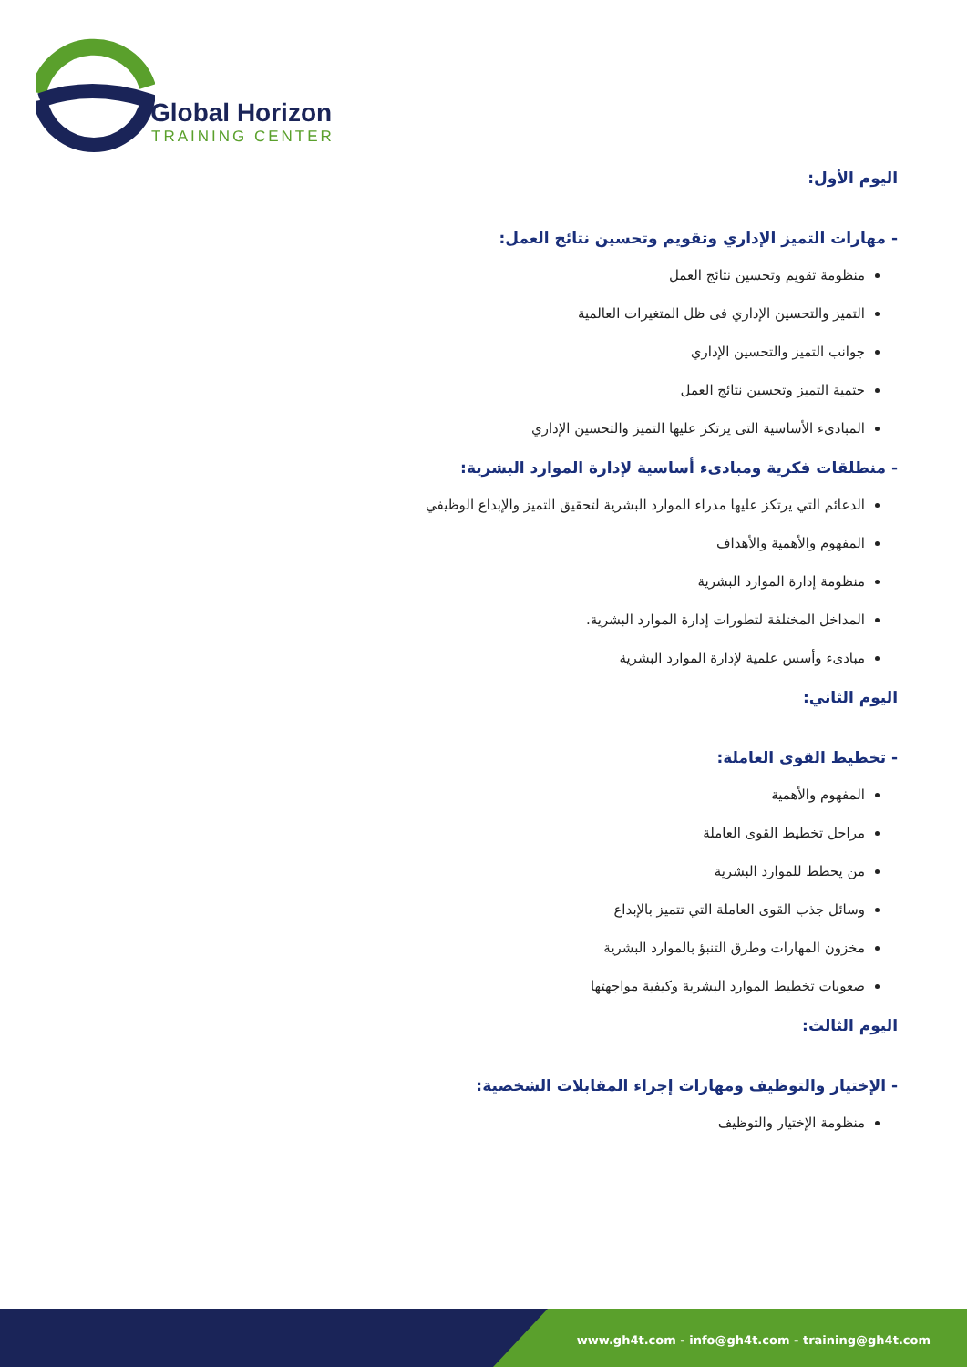Global Horizon
TRAINING CENTER
اليوم الأول:
- مهارات التميز الإداري وتقويم وتحسين نتائج العمل:
منظومة تقويم وتحسين نتائج العمل
التميز والتحسين الإداري فى ظل المتغيرات العالمية
جوانب التميز والتحسين الإداري
حتمية التميز وتحسين نتائج العمل
المبادىء الأساسية التى يرتكز عليها التميز والتحسين الإداري
- منطلقات فكرية ومبادىء أساسية لإدارة الموارد البشرية:
الدعائم التي يرتكز عليها مدراء الموارد البشرية لتحقيق التميز والإبداع الوظيفي
المفهوم والأهمية والأهداف
منظومة إدارة الموارد البشرية
المداخل المختلفة لتطورات إدارة الموارد البشرية.
مبادىء وأسس علمية لإدارة الموارد البشرية
اليوم الثاني:
- تخطيط القوى العاملة:
المفهوم والأهمية
مراحل تخطيط القوى العاملة
من يخطط للموارد البشرية
وسائل جذب القوى العاملة التي تتميز بالإبداع
مخزون المهارات وطرق التنبؤ بالموارد البشرية
صعوبات تخطيط الموارد البشرية وكيفية مواجهتها
اليوم الثالث:
- الإختيار والتوظيف ومهارات إجراء المقابلات الشخصية:
منظومة الإختيار والتوظيف
www.gh4t.com - info@gh4t.com - training@gh4t.com